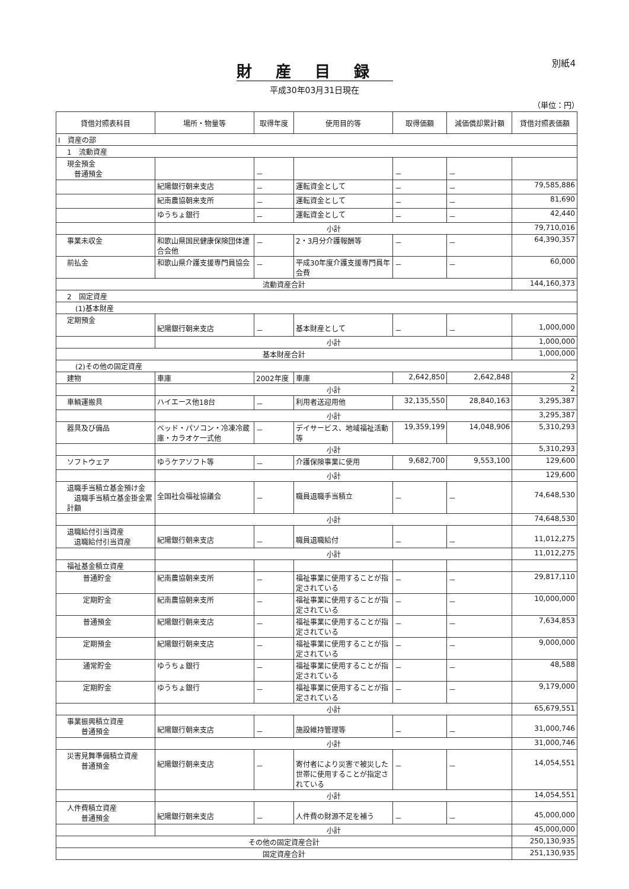別紙4
財産目録
平成30年03月31日現在
（単位：円）
| 貸借対照表科目 | 場所・物量等 | 取得年度 | 使用目的等 | 取得価額 | 減価償却累計額 | 貸借対照表価額 |
| --- | --- | --- | --- | --- | --- | --- |
| Ⅰ 資産の部 | | | | | | |
| 1 流動資産 | | | | | | |
| 現金預金 普通預金 | | － | | － | － | |
| | 紀陽銀行朝来支店 | － | 運転資金として | － | － | 79,585,886 |
| | 紀南農協朝来支所 | － | 運転資金として | － | － | 81,690 |
| | ゆうちょ銀行 | － | 運転資金として | － | － | 42,440 |
| | 小計 | | | | | 79,710,016 |
| 事業未収金 | 和歌山県国民健康保険団体連合会他 | － | 2・3月分介護報酬等 | － | － | 64,390,357 |
| 前払金 | 和歌山県介護支援専門員協会 | － | 平成30年度介護支援専門員年会費 | － | － | 60,000 |
| 流動資産合計 | | | | | | 144,160,373 |
| 2 固定資産 | | | | | | |
| (1)基本財産 | | | | | | |
| 定期預金 | 紀陽銀行朝来支店 | － | 基本財産として | － | － | 1,000,000 |
| | 小計 | | | | | 1,000,000 |
| 基本財産合計 | | | | | | 1,000,000 |
| (2)その他の固定資産 | | | | | | |
| 建物 | 車庫 | 2002年度 | 車庫 | 2,642,850 | 2,642,848 | 2 |
| | 小計 | | | | | 2 |
| 車輌運搬具 | ハイエース他18台 | － | 利用者送迎用他 | 32,135,550 | 28,840,163 | 3,295,387 |
| | 小計 | | | | | 3,295,387 |
| 器具及び備品 | ベッド・パソコン・冷凍冷蔵庫・カラオケ一式他 | － | デイサービス、地域福祉活動等 | 19,359,199 | 14,048,906 | 5,310,293 |
| | 小計 | | | | | 5,310,293 |
| ソフトウェア | ゆうケアソフト等 | － | 介護保険事業に使用 | 9,682,700 | 9,553,100 | 129,600 |
| | 小計 | | | | | 129,600 |
| 退職手当積立基金預け金 退職手当積立基金掛金累計額 | 全国社会福祉協議会 | － | 職員退職手当積立 | － | － | 74,648,530 |
| | 小計 | | | | | 74,648,530 |
| 退職給付引当資産 退職給付引当資産 | 紀陽銀行朝来支店 | － | 職員退職給付 | － | － | 11,012,275 |
| | 小計 | | | | | 11,012,275 |
| 福祉基金積立資産 | | | | | | |
| 普通貯金 | 紀南農協朝来支所 | － | 福祉事業に使用することが指定されている | － | － | 29,817,110 |
| 定期貯金 | 紀南農協朝来支所 | － | 福祉事業に使用することが指定されている | － | － | 10,000,000 |
| 普通預金 | 紀陽銀行朝来支店 | － | 福祉事業に使用することが指定されている | － | － | 7,634,853 |
| 定期預金 | 紀陽銀行朝来支店 | － | 福祉事業に使用することが指定されている | － | － | 9,000,000 |
| 通常貯金 | ゆうちょ銀行 | － | 福祉事業に使用することが指定されている | － | － | 48,588 |
| 定期貯金 | ゆうちょ銀行 | － | 福祉事業に使用することが指定されている | － | － | 9,179,000 |
| | 小計 | | | | | 65,679,551 |
| 事業振興積立資産 普通預金 | 紀陽銀行朝来支店 | － | 施設維持管理等 | － | － | 31,000,746 |
| | 小計 | | | | | 31,000,746 |
| 災害見舞準備積立資産 普通預金 | 紀陽銀行朝来支店 | － | 寄付者により災害で被災した世帯に使用することが指定されている | － | － | 14,054,551 |
| | 小計 | | | | | 14,054,551 |
| 人件費積立資産 普通預金 | 紀陽銀行朝来支店 | － | 人件費の財源不足を補う | － | － | 45,000,000 |
| | 小計 | | | | | 45,000,000 |
| その他の固定資産合計 | | | | | | 250,130,935 |
| 固定資産合計 | | | | | | 251,130,935 |